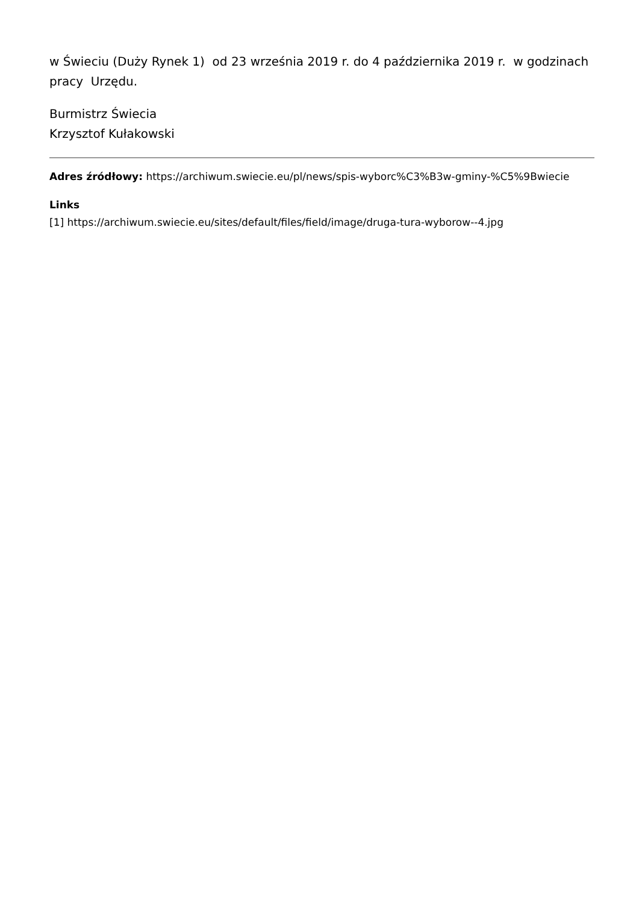w Świeciu (Duży Rynek 1) od 23 września 2019 r. do 4 października 2019 r. w godzinach pracy Urzędu.
Burmistrz Świecia
Krzysztof Kułakowski
Adres źródłowy: https://archiwum.swiecie.eu/pl/news/spis-wyborc%C3%B3w-gminy-%C5%9Bwiecie
Links
[1] https://archiwum.swiecie.eu/sites/default/files/field/image/druga-tura-wyborow--4.jpg